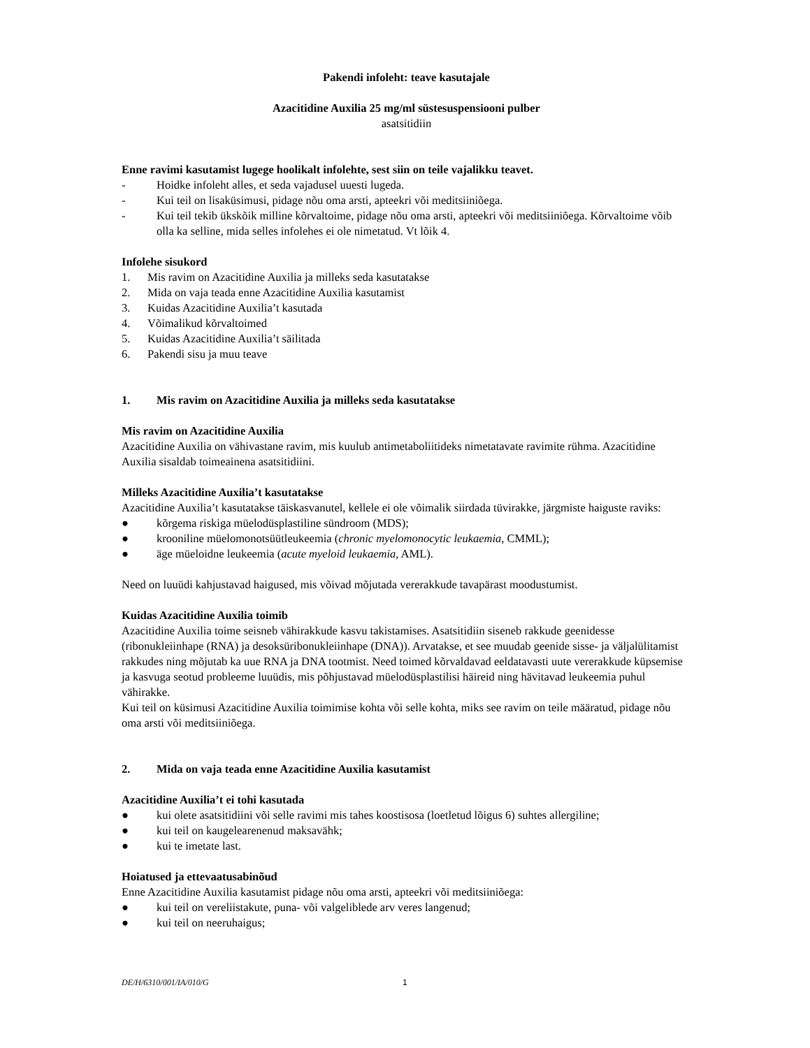Pakendi infoleht: teave kasutajale
Azacitidine Auxilia 25 mg/ml süstesuspensiooni pulber
asatsitidiin
Enne ravimi kasutamist lugege hoolikalt infolehte, sest siin on teile vajalikku teavet.
- Hoidke infoleht alles, et seda vajadusel uuesti lugeda.
- Kui teil on lisaküsimusi, pidage nõu oma arsti, apteekri või meditsiiniõega.
- Kui teil tekib ükskõik milline kõrvaltoime, pidage nõu oma arsti, apteekri või meditsiiniõega. Kõrvaltoime võib olla ka selline, mida selles infolehes ei ole nimetatud. Vt lõik 4.
Infolehe sisukord
1. Mis ravim on Azacitidine Auxilia ja milleks seda kasutatakse
2. Mida on vaja teada enne Azacitidine Auxilia kasutamist
3. Kuidas Azacitidine Auxilia’t kasutada
4. Võimalikud kõrvaltoimed
5. Kuidas Azacitidine Auxilia’t säilitada
6. Pakendi sisu ja muu teave
1. Mis ravim on Azacitidine Auxilia ja milleks seda kasutatakse
Mis ravim on Azacitidine Auxilia
Azacitidine Auxilia on vähivastane ravim, mis kuulub antimetaboliitideks nimetatavate ravimite rühma. Azacitidine Auxilia sisaldab toimeainena asatsitidiini.
Milleks Azacitidine Auxilia’t kasutatakse
Azacitidine Auxilia’t kasutatakse täiskasvanutel, kellele ei ole võimalik siirdada tüvirakke, järgmiste haiguste raviks:
● kõrgema riskiga müelodüsplastiline sündroom (MDS);
● krooniline müelomonotsüütleukeemia (chronic myelomonocytic leukaemia, CMML);
● äge müeloidne leukeemia (acute myeloid leukaemia, AML).
Need on luuüdi kahjustavad haigused, mis võivad mõjutada vererakkude tavapärast moodustumist.
Kuidas Azacitidine Auxilia toimib
Azacitidine Auxilia toime seisneb vähirakkude kasvu takistamises. Asatsitidiin siseneb rakkude geenidesse (ribonukleiinhape (RNA) ja desoksüribonukleiinhape (DNA)). Arvatakse, et see muudab geenide sisse- ja väljalülitamist rakkudes ning mõjutab ka uue RNA ja DNA tootmist. Need toimed kõrvaldavad eeldatavasti uute vererakkude küpsemise ja kasvuga seotud probleeme luuüdis, mis põhjustavad müelodüsplastilisi häireid ning hävitavad leukeemia puhul vähirakke.
Kui teil on küsimusi Azacitidine Auxilia toimimise kohta või selle kohta, miks see ravim on teile määratud, pidage nõu oma arsti või meditsiiniõega.
2. Mida on vaja teada enne Azacitidine Auxilia kasutamist
Azacitidine Auxilia’t ei tohi kasutada
● kui olete asatsitidiini või selle ravimi mis tahes koostisosa (loetletud lõigus 6) suhtes allergiline;
● kui teil on kaugelearenenud maksavähk;
● kui te imetate last.
Hoiatused ja ettevaatusabinõud
Enne Azacitidine Auxilia kasutamist pidage nõu oma arsti, apteekri või meditsiiniõega:
● kui teil on vereliistakute, puna- või valgeliblede arv veres langenud;
● kui teil on neeruhaigus;
DE/H/6310/001/IA/010/G 1